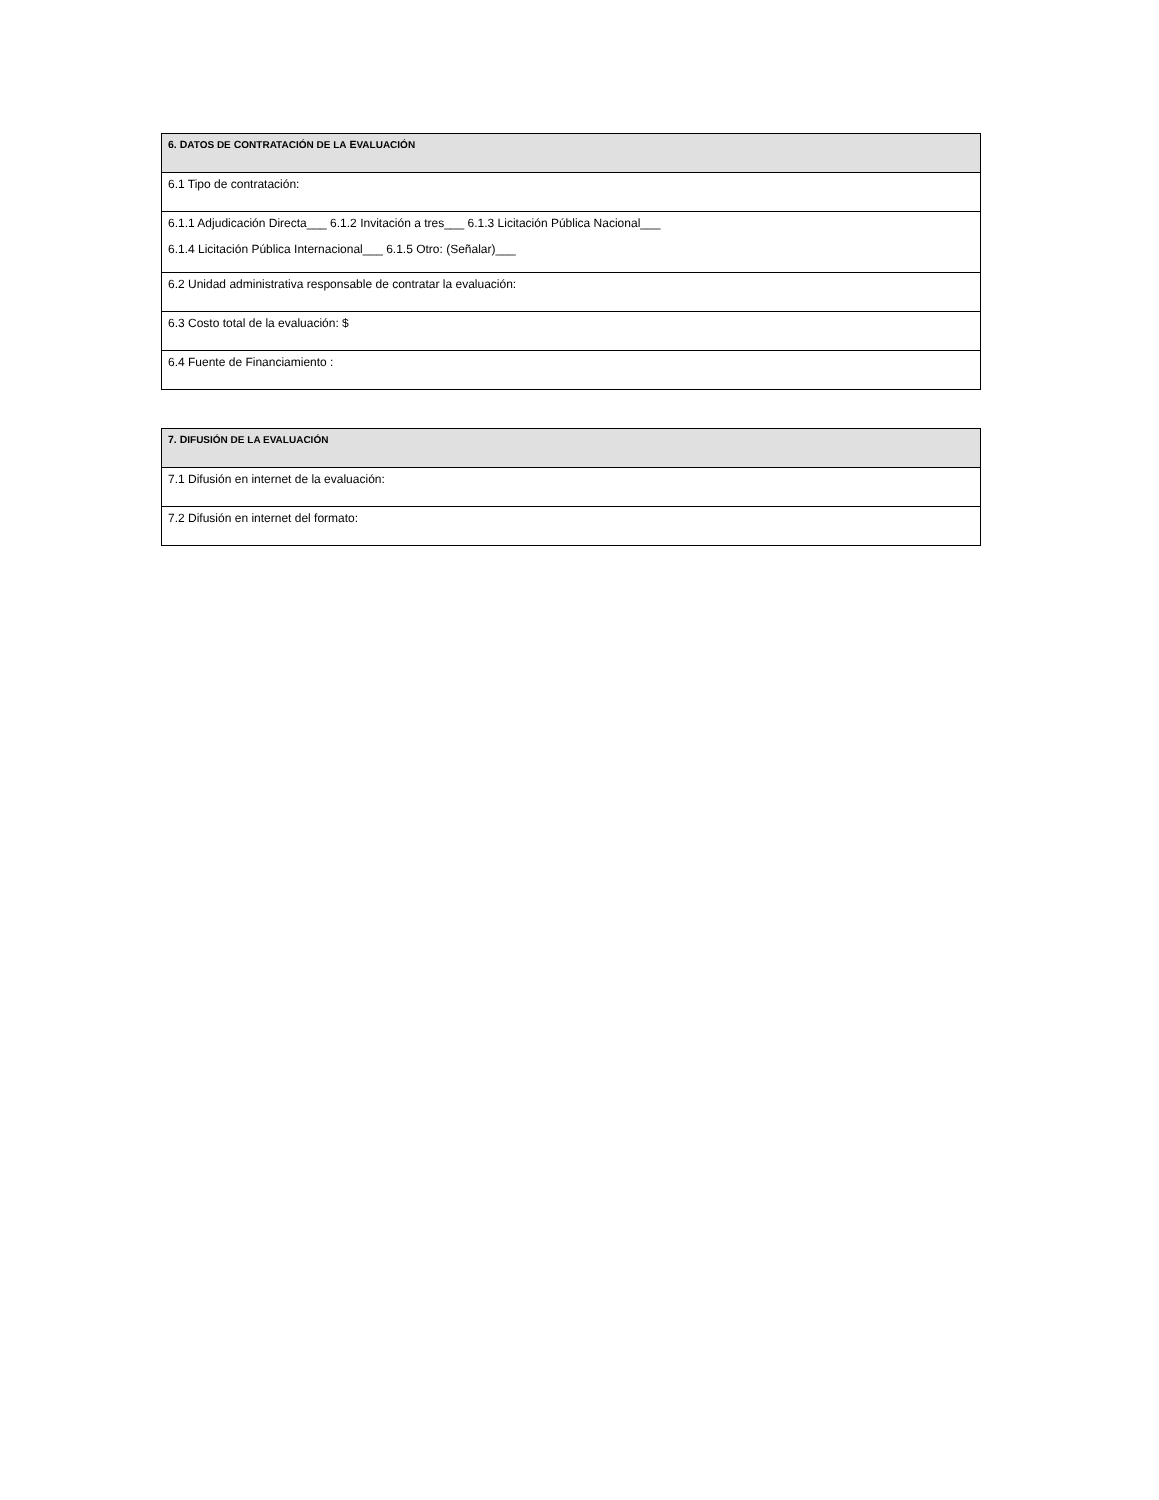| 6. D ATOS DE C ONTRATACIÓN DE LA E VALUACIÓN |
| 6.1 Tipo de contratación: |
| 6.1.1 Adjudicación Directa___ 6.1.2 Invitación a tres___ 6.1.3 Licitación Pública Nacional___ 6.1.4 Licitación Pública Internacional___ 6.1.5 Otro: (Señalar)___ |
| 6.2 Unidad administrativa responsable de contratar la evaluación: |
| 6.3 Costo total de la evaluación: $ |
| 6.4 Fuente de Financiamiento : |
| 7. D IFUSIÓN DE LA EVALUACIÓN |
| 7.1 Difusión en internet de la evaluación: |
| 7.2 Difusión en internet del formato: |